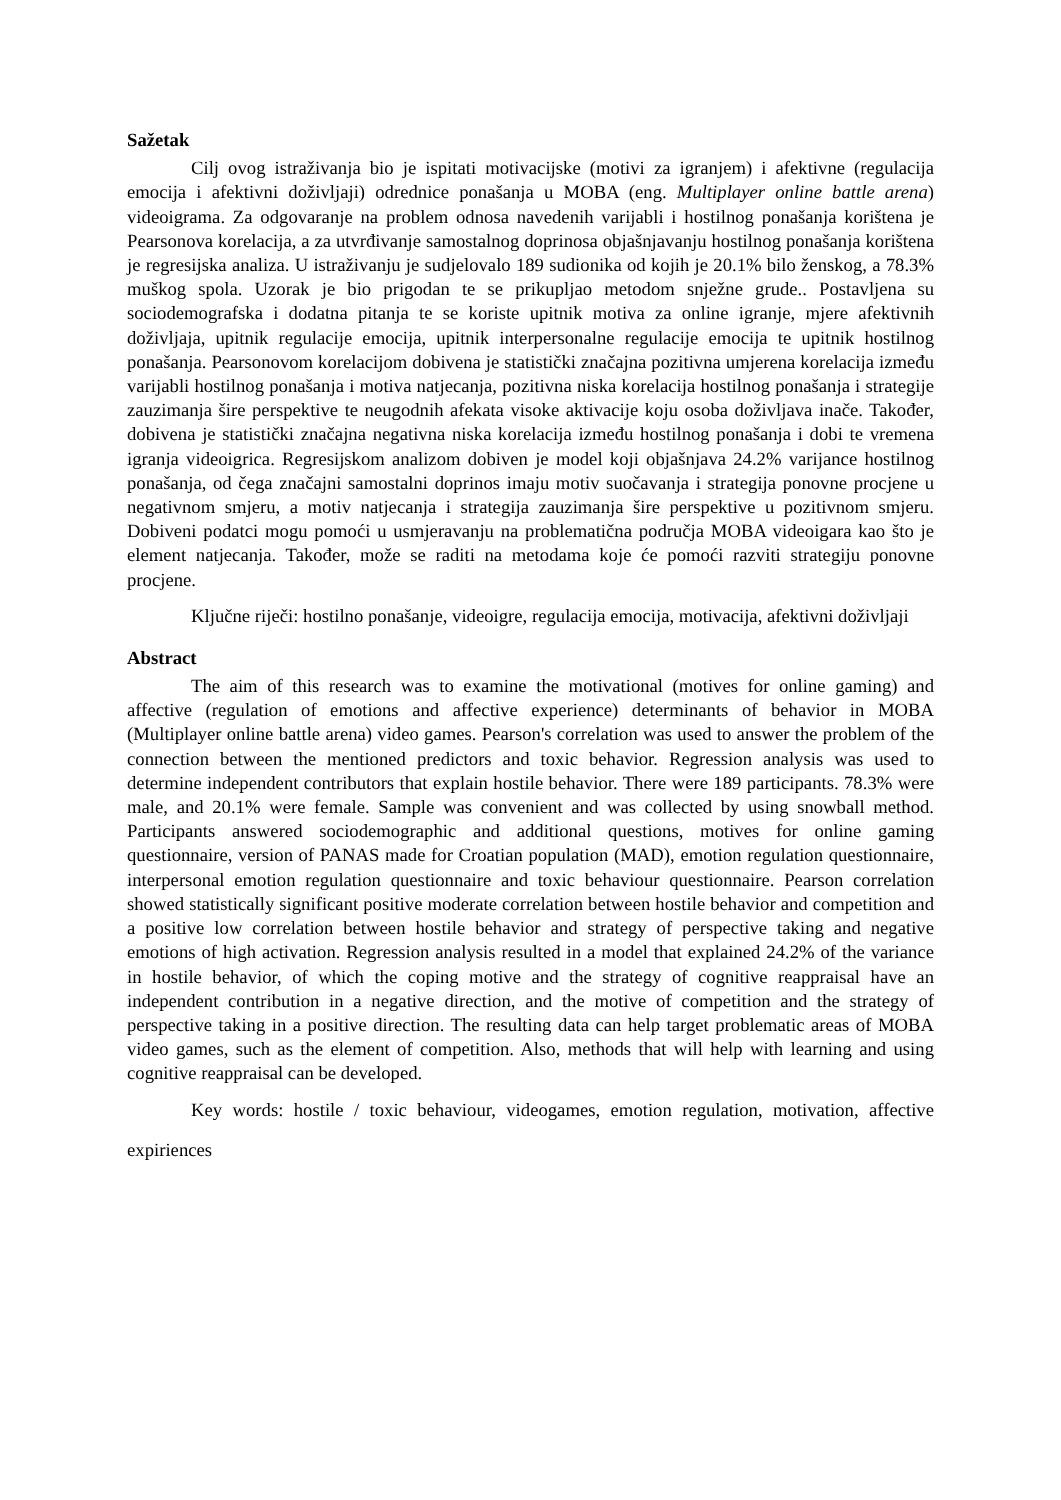Sažetak
Cilj ovog istraživanja bio je ispitati motivacijske (motivi za igranjem) i afektivne (regulacija emocija i afektivni doživljaji) odrednice ponašanja u MOBA (eng. Multiplayer online battle arena) videoigrama. Za odgovaranje na problem odnosa navedenih varijabli i hostilnog ponašanja korištena je Pearsonova korelacija, a za utvrđivanje samostalnog doprinosa objašnjavanju hostilnog ponašanja korištena je regresijska analiza. U istraživanju je sudjelovalo 189 sudionika od kojih je 20.1% bilo ženskog, a 78.3% muškog spola. Uzorak je bio prigodan te se prikupljao metodom snježne grude.. Postavljena su sociodemografska i dodatna pitanja te se koriste upitnik motiva za online igranje, mjere afektivnih doživljaja, upitnik regulacije emocija, upitnik interpersonalne regulacije emocija te upitnik hostilnog ponašanja. Pearsonovom korelacijom dobivena je statistički značajna pozitivna umjerena korelacija između varijabli hostilnog ponašanja i motiva natjecanja, pozitivna niska korelacija hostilnog ponašanja i strategije zauzimanja šire perspektive te neugodnih afekata visoke aktivacije koju osoba doživljava inače. Također, dobivena je statistički značajna negativna niska korelacija između hostilnog ponašanja i dobi te vremena igranja videoigrica. Regresijskom analizom dobiven je model koji objašnjava 24.2% varijance hostilnog ponašanja, od čega značajni samostalni doprinos imaju motiv suočavanja i strategija ponovne procjene u negativnom smjeru, a motiv natjecanja i strategija zauzimanja šire perspektive u pozitivnom smjeru. Dobiveni podatci mogu pomoći u usmjeravanju na problematična područja MOBA videoigara kao što je element natjecanja. Također, može se raditi na metodama koje će pomoći razviti strategiju ponovne procjene.
Ključne riječi: hostilno ponašanje, videoigre, regulacija emocija, motivacija, afektivni doživljaji
Abstract
The aim of this research was to examine the motivational (motives for online gaming) and affective (regulation of emotions and affective experience) determinants of behavior in MOBA (Multiplayer online battle arena) video games. Pearson's correlation was used to answer the problem of the connection between the mentioned predictors and toxic behavior. Regression analysis was used to determine independent contributors that explain hostile behavior. There were 189 participants. 78.3% were male, and 20.1% were female. Sample was convenient and was collected by using snowball method. Participants answered sociodemographic and additional questions, motives for online gaming questionnaire, version of PANAS made for Croatian population (MAD), emotion regulation questionnaire, interpersonal emotion regulation questionnaire and toxic behaviour questionnaire. Pearson correlation showed statistically significant positive moderate correlation between hostile behavior and competition and a positive low correlation between hostile behavior and strategy of perspective taking and negative emotions of high activation. Regression analysis resulted in a model that explained 24.2% of the variance in hostile behavior, of which the coping motive and the strategy of cognitive reappraisal have an independent contribution in a negative direction, and the motive of competition and the strategy of perspective taking in a positive direction. The resulting data can help target problematic areas of MOBA video games, such as the element of competition. Also, methods that will help with learning and using cognitive reappraisal can be developed.
Key words: hostile / toxic behaviour, videogames, emotion regulation, motivation, affective expiriences